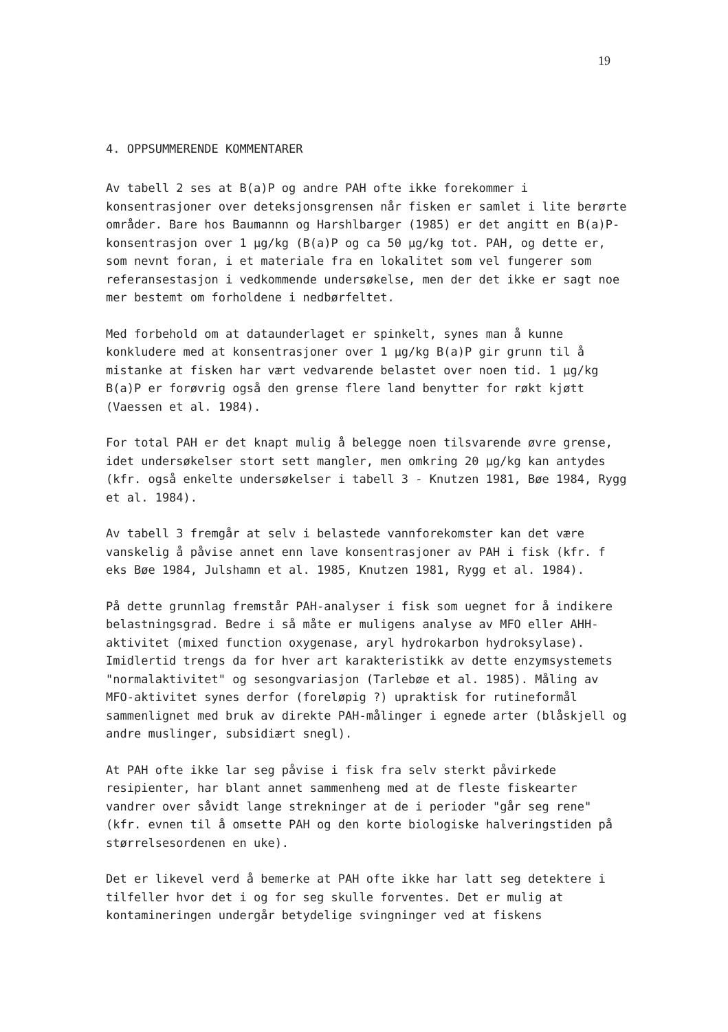19
4. OPPSUMMERENDE KOMMENTARER
Av tabell 2 ses at B(a)P og andre PAH ofte ikke forekommer i konsentrasjoner over deteksjonsgrensen når fisken er samlet i lite berørte områder. Bare hos Baumannn og Harshlbarger (1985) er det angitt en B(a)P-konsentrasjon over 1 µg/kg (B(a)P og ca 50 µg/kg tot. PAH, og dette er, som nevnt foran, i et materiale fra en lokalitet som vel fungerer som referansestasjon i vedkommende undersøkelse, men der det ikke er sagt noe mer bestemt om forholdene i nedbørfeltet.
Med forbehold om at dataunderlaget er spinkelt, synes man å kunne konkludere med at konsentrasjoner over 1 µg/kg B(a)P gir grunn til å mistanke at fisken har vært vedvarende belastet over noen tid. 1 µg/kg B(a)P er forøvrig også den grense flere land benytter for røkt kjøtt (Vaessen et al. 1984).
For total PAH er det knapt mulig å belegge noen tilsvarende øvre grense, idet undersøkelser stort sett mangler, men omkring 20 µg/kg kan antydes (kfr. også enkelte undersøkelser i tabell 3 - Knutzen 1981, Bøe 1984, Rygg et al. 1984).
Av tabell 3 fremgår at selv i belastede vannforekomster kan det være vanskelig å påvise annet enn lave konsentrasjoner av PAH i fisk (kfr. f eks Bøe 1984, Julshamn et al. 1985, Knutzen 1981, Rygg et al. 1984).
På dette grunnlag fremstår PAH-analyser i fisk som uegnet for å indikere belastningsgrad. Bedre i så måte er muligens analyse av MFO eller AHH-aktivitet (mixed function oxygenase, aryl hydrokarbon hydroksylase). Imidlertid trengs da for hver art karakteristikk av dette enzymsystemets "normalaktivitet" og sesongvariasjon (Tarlebøe et al. 1985). Måling av MFO-aktivitet synes derfor (foreløpig ?) upraktisk for rutineformål sammenlignet med bruk av direkte PAH-målinger i egnede arter (blåskjell og andre muslinger, subsidiært snegl).
At PAH ofte ikke lar seg påvise i fisk fra selv sterkt påvirkede resipienter, har blant annet sammenheng med at de fleste fiskearter vandrer over såvidt lange strekninger at de i perioder "går seg rene" (kfr. evnen til å omsette PAH og den korte biologiske halveringstiden på størrelsesordenen en uke).
Det er likevel verd å bemerke at PAH ofte ikke har latt seg detektere i tilfeller hvor det i og for seg skulle forventes. Det er mulig at kontamineringen undergår betydelige svingninger ved at fiskens